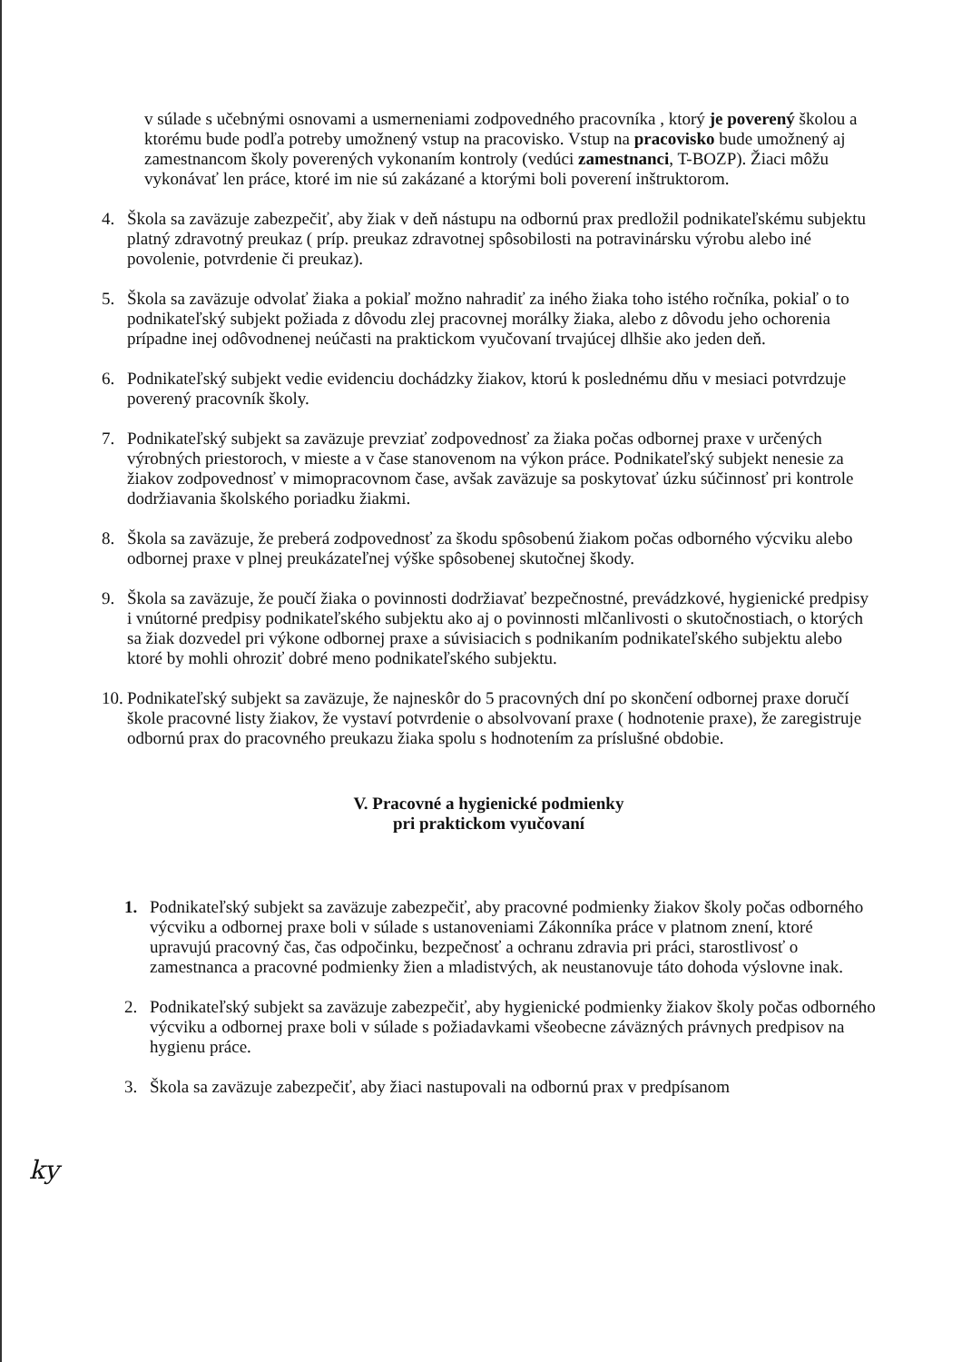v súlade s učebnými osnovami a usmerneniami zodpovedného pracovníka , ktorý je poverený školou a ktorému bude podľa potreby umožnený vstup na pracovisko. Vstup na pracovisko bude umožnený aj zamestnancom školy poverených vykonaním kontroly (vedúci zamestnanci, T-BOZP). Žiaci môžu vykonávať len práce, ktoré im nie sú zakázané a ktorými boli poverení inštruktorom.
4. Škola sa zaväzuje zabezpečiť, aby žiak v deň nástupu na odbornú prax predložil podnikateľskému subjektu platný zdravotný preukaz ( príp. preukaz zdravotnej spôsobilosti na potravinársku výrobu alebo iné povolenie, potvrdenie či preukaz).
5. Škola sa zaväzuje odvolať žiaka a pokiaľ možno nahradiť za iného žiaka toho istého ročníka, pokiaľ o to podnikateľský subjekt požiada z dôvodu zlej pracovnej morálky žiaka, alebo z dôvodu jeho ochorenia prípadne inej odôvodnenej neúčasti na praktickom vyučovaní trvajúcej dlhšie ako jeden deň.
6. Podnikateľský subjekt vedie evidenciu dochádzky žiakov, ktorú k poslednému dňu v mesiaci potvrdzuje poverený pracovník školy.
7. Podnikateľský subjekt sa zaväzuje prevziať zodpovednosť za žiaka počas odbornej praxe v určených výrobných priestoroch, v mieste a v čase stanovenom na výkon práce. Podnikateľský subjekt nenesie za žiakov zodpovednosť v mimopracovnom čase, avšak zaväzuje sa poskytovať úzku súčinnosť pri kontrole dodržiavania školského poriadku žiakmi.
8. Škola sa zaväzuje, že preberá zodpovednosť za škodu spôsobenú žiakom počas odborného výcviku alebo odbornej praxe v plnej preukázateľnej výške spôsobenej skutočnej škody.
9. Škola sa zaväzuje, že poučí žiaka o povinnosti dodržiavať bezpečnostné, prevádzkové, hygienické predpisy i vnútorné predpisy podnikateľského subjektu ako aj o povinnosti mlčanlivosti o skutočnostiach, o ktorých sa žiak dozvedel pri výkone odbornej praxe a súvisiacich s podnikaním podnikateľského subjektu alebo ktoré by mohli ohroziť dobré meno podnikateľského subjektu.
10. Podnikateľský subjekt sa zaväzuje, že najneskôr do 5 pracovných dní po skončení odbornej praxe doručí škole pracovné listy žiakov, že vystaví potvrdenie o absolvovaní praxe ( hodnotenie praxe), že zaregistruje odbornú prax do pracovného preukazu žiaka spolu s hodnotením za príslušné obdobie.
V. Pracovné a hygienické podmienky
pri praktickom vyučovaní
1. Podnikateľský subjekt sa zaväzuje zabezpečiť, aby pracovné podmienky žiakov školy počas odborného výcviku a odbornej praxe boli v súlade s ustanoveniami Zákonníka práce v platnom znení, ktoré upravujú pracovný čas, čas odpočinku, bezpečnosť a ochranu zdravia pri práci, starostlivosť o zamestnanca a pracovné podmienky žien a mladistvých, ak neustanovuje táto dohoda výslovne inak.
2. Podnikateľský subjekt sa zaväzuje zabezpečiť, aby hygienické podmienky žiakov školy počas odborného výcviku a odbornej praxe boli v súlade s požiadavkami všeobecne záväzných právnych predpisov na hygienu práce.
3. Škola sa zaväzuje zabezpečiť, aby žiaci nastupovali na odbornú prax v predpísanom
ky